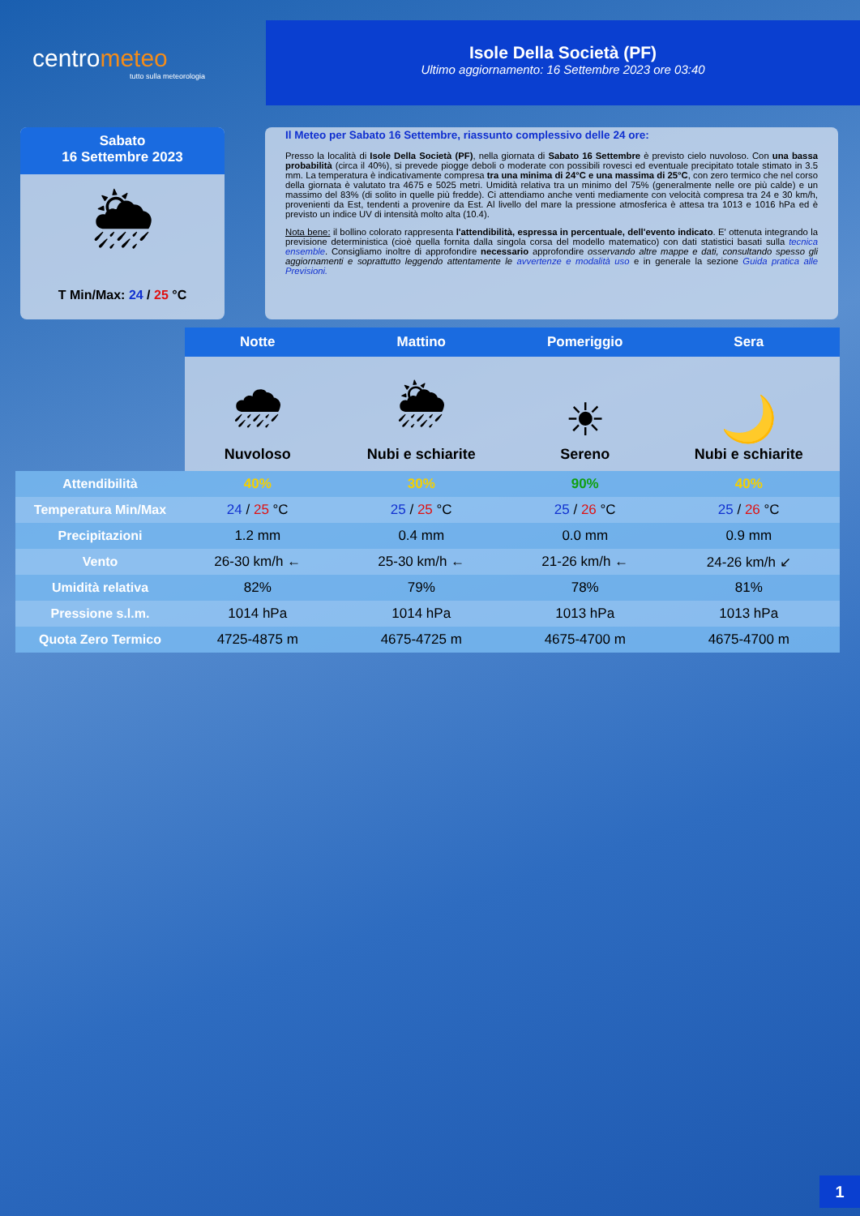centrometeo
tutto sulla meteorologia
Isole Della Società (PF)
Ultimo aggiornamento: 16 Settembre 2023 ore 03:40
Sabato
16 Settembre 2023
🌦
T Min/Max: 24 / 25 °C
Il Meteo per Sabato 16 Settembre, riassunto complessivo delle 24 ore:
Presso la località di Isole Della Società (PF), nella giornata di Sabato 16 Settembre è previsto cielo nuvoloso. Con una bassa probabilità (circa il 40%), si prevede piogge deboli o moderate con possibili rovesci ed eventuale precipitato totale stimato in 3.5 mm. La temperatura è indicativamente compresa tra una minima di 24°C e una massima di 25°C, con zero termico che nel corso della giornata è valutato tra 4675 e 5025 metri. Umidità relativa tra un minimo del 75% (generalmente nelle ore più calde) e un massimo del 83% (di solito in quelle più fredde). Ci attendiamo anche venti mediamente con velocità compresa tra 24 e 30 km/h, provenienti da Est, tendenti a provenire da Est. Al livello del mare la pressione atmosferica è attesa tra 1013 e 1016 hPa ed è previsto un indice UV di intensità molto alta (10.4).
Nota bene: il bollino colorato rappresenta l'attendibilità, espressa in percentuale, dell'evento indicato. E' ottenuta integrando la previsione deterministica (cioè quella fornita dalla singola corsa del modello matematico) con dati statistici basati sulla tecnica ensemble. Consigliamo inoltre di approfondire necessario approfondire osservando altre mappe e dati, consultando spesso gli aggiornamenti e soprattutto leggendo attentamente le avvertenze e modalità uso e in generale la sezione Guida pratica alle Previsioni.
| | Notte | Mattino | Pomeriggio | Sera |
| | 🌧 Nuvoloso | 🌦 Nubi e schiarite | ☀ Sereno | 🌙 Nubi e schiarite |
| Attendibilità | 40% | 30% | 90% | 40% |
| Temperatura Min/Max | 24 / 25 °C | 25 / 25 °C | 25 / 26 °C | 25 / 26 °C |
| Precipitazioni | 1.2 mm | 0.4 mm | 0.0 mm | 0.9 mm |
| Vento | 26-30 km/h ← | 25-30 km/h ← | 21-26 km/h ← | 24-26 km/h ↙ |
| Umidità relativa | 82% | 79% | 78% | 81% |
| Pressione s.l.m. | 1014 hPa | 1014 hPa | 1013 hPa | 1013 hPa |
| Quota Zero Termico | 4725-4875 m | 4675-4725 m | 4675-4700 m | 4675-4700 m |
1